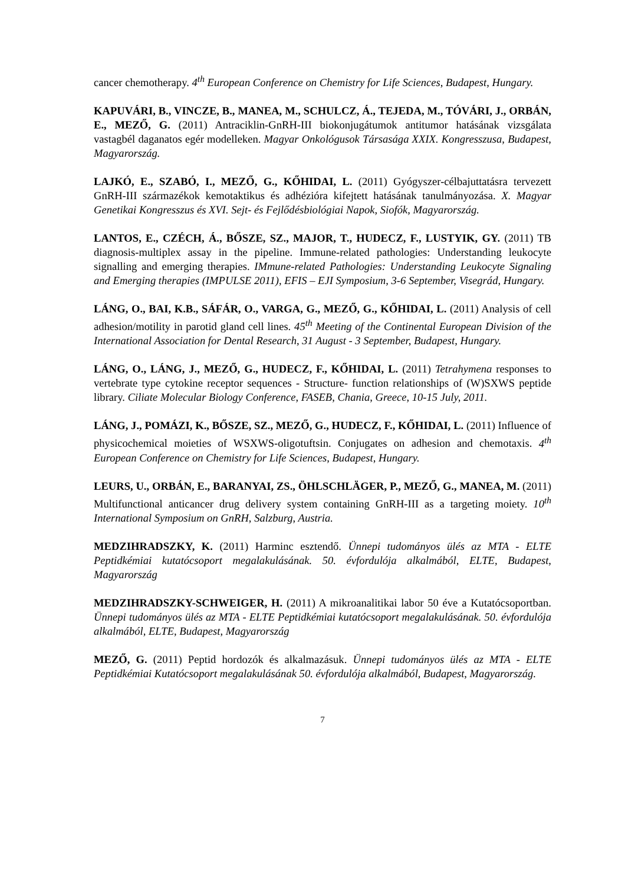cancer chemotherapy. 4<sup>th</sup> European Conference on Chemistry for Life Sciences, Budapest, Hungary.
KAPUVÁRI, B., VINCZE, B., MANEA, M., SCHULCZ, Á., TEJEDA, M., TÓVÁRI, J., ORBÁN, E., MEZŐ, G. (2011) Antraciklin-GnRH-III biokonjugátumok antitumor hatásának vizsgálata vastagbél daganatos egér modelleken. Magyar Onkológusok Társasága XXIX. Kongresszusa, Budapest, Magyarország.
LAJKÓ, E., SZABÓ, I., MEZŐ, G., KŐHIDAI, L. (2011) Gyógyszer-célbajuttatásra tervezett GnRH-III származékok kemotaktikus és adhézióra kifejtett hatásának tanulmányozása. X. Magyar Genetikai Kongresszus és XVI. Sejt- és Fejlődésbiológiai Napok, Siofók, Magyarország.
LANTOS, E., CZÉCH, Á., BŐSZE, SZ., MAJOR, T., HUDECZ, F., LUSTYIK, GY. (2011) TB diagnosis-multiplex assay in the pipeline. Immune-related pathologies: Understanding leukocyte signalling and emerging therapies. IMmune-related Pathologies: Understanding Leukocyte Signaling and Emerging therapies (IMPULSE 2011), EFIS – EJI Symposium, 3-6 September, Visegrád, Hungary.
LÁNG, O., BAI, K.B., SÁFÁR, O., VARGA, G., MEZŐ, G., KŐHIDAI, L. (2011) Analysis of cell adhesion/motility in parotid gland cell lines. 45<sup>th</sup> Meeting of the Continental European Division of the International Association for Dental Research, 31 August - 3 September, Budapest, Hungary.
LÁNG, O., LÁNG, J., MEZŐ, G., HUDECZ, F., KŐHIDAI, L. (2011) Tetrahymena responses to vertebrate type cytokine receptor sequences - Structure- function relationships of (W)SXWS peptide library. Ciliate Molecular Biology Conference, FASEB, Chania, Greece, 10-15 July, 2011.
LÁNG, J., POMÁZI, K., BŐSZE, SZ., MEZŐ, G., HUDECZ, F., KŐHIDAI, L. (2011) Influence of physicochemical moieties of WSXWS-oligotuftsin. Conjugates on adhesion and chemotaxis. 4<sup>th</sup> European Conference on Chemistry for Life Sciences, Budapest, Hungary.
LEURS, U., ORBÁN, E., BARANYAI, ZS., ÖHLSCHLÄGER, P., MEZŐ, G., MANEA, M. (2011) Multifunctional anticancer drug delivery system containing GnRH-III as a targeting moiety. 10<sup>th</sup> International Symposium on GnRH, Salzburg, Austria.
MEDZIHRADSZKY, K. (2011) Harminc esztendő. Ünnepi tudományos ülés az MTA - ELTE Peptidkémiai kutatócsoport megalakulásának. 50. évfordulója alkalmából, ELTE, Budapest, Magyarország
MEDZIHRADSZKY-SCHWEIGER, H. (2011) A mikroanalitikai labor 50 éve a Kutatócsoportban. Ünnepi tudományos ülés az MTA - ELTE Peptidkémiai kutatócsoport megalakulásának. 50. évfordulója alkalmából, ELTE, Budapest, Magyarország
MEZŐ, G. (2011) Peptid hordozók és alkalmazásuk. Ünnepi tudományos ülés az MTA - ELTE Peptidkémiai Kutatócsoport megalakulásának 50. évfordulója alkalmából, Budapest, Magyarország.
7